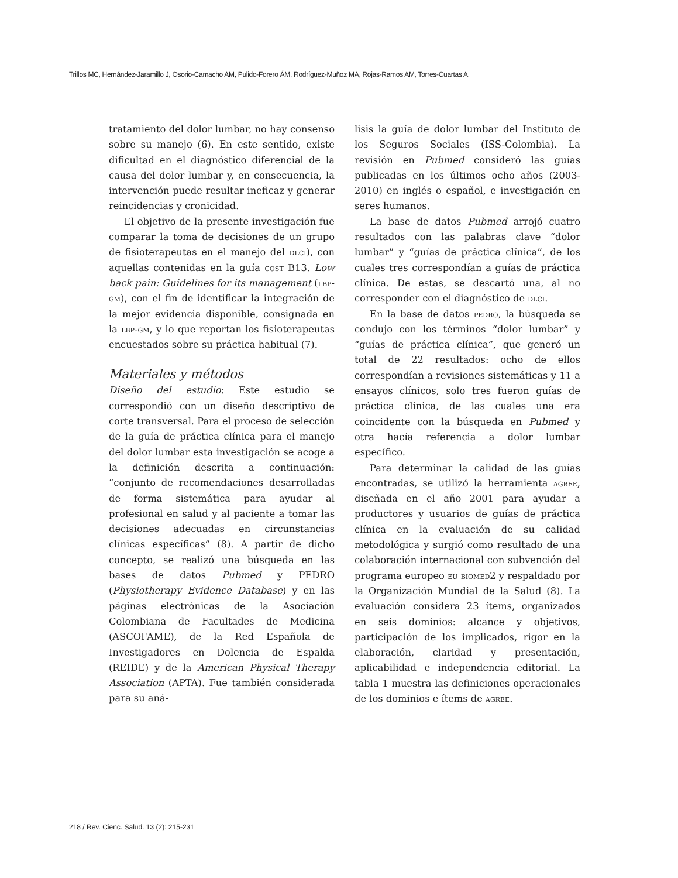Trillos MC, Hernández-Jaramillo J, Osorio-Camacho AM, Pulido-Forero ÁM, Rodríguez-Muñoz MA, Rojas-Ramos AM, Torres-Cuartas A.
tratamiento del dolor lumbar, no hay consenso sobre su manejo (6). En este sentido, existe dificultad en el diagnóstico diferencial de la causa del dolor lumbar y, en consecuencia, la intervención puede resultar ineficaz y generar reincidencias y cronicidad.
El objetivo de la presente investigación fue comparar la toma de decisiones de un grupo de fisioterapeutas en el manejo del dlci), con aquellas contenidas en la guía cost B13. Low back pain: Guidelines for its management (lbp-gm), con el fin de identificar la integración de la mejor evidencia disponible, consignada en la lbp-gm, y lo que reportan los fisioterapeutas encuestados sobre su práctica habitual (7).
Materiales y métodos
Diseño del estudio: Este estudio se correspondió con un diseño descriptivo de corte transversal. Para el proceso de selección de la guía de práctica clínica para el manejo del dolor lumbar esta investigación se acoge a la definición descrita a continuación: “conjunto de recomendaciones desarrolladas de forma sistemática para ayudar al profesional en salud y al paciente a tomar las decisiones adecuadas en circunstancias clínicas específicas” (8). A partir de dicho concepto, se realizó una búsqueda en las bases de datos Pubmed y PEDRO (Physiotherapy Evidence Database) y en las páginas electrónicas de la Asociación Colombiana de Facultades de Medicina (ASCOFAME), de la Red Española de Investigadores en Dolencia de Espalda (REIDE) y de la American Physical Therapy Association (APTA). Fue también considerada para su aná-
lisis la guía de dolor lumbar del Instituto de los Seguros Sociales (ISS-Colombia). La revisión en Pubmed consideró las guías publicadas en los últimos ocho años (2003-2010) en inglés o español, e investigación en seres humanos.
La base de datos Pubmed arrojó cuatro resultados con las palabras clave “dolor lumbar” y “guías de práctica clínica”, de los cuales tres correspondían a guías de práctica clínica. De estas, se descartó una, al no corresponder con el diagnóstico de dlci.
En la base de datos pedro, la búsqueda se condujo con los términos “dolor lumbar” y “guías de práctica clínica”, que generó un total de 22 resultados: ocho de ellos correspondían a revisiones sistemáticas y 11 a ensayos clínicos, solo tres fueron guías de práctica clínica, de las cuales una era coincidente con la búsqueda en Pubmed y otra hacía referencia a dolor lumbar específico.
Para determinar la calidad de las guías encontradas, se utilizó la herramienta agree, diseñada en el año 2001 para ayudar a productores y usuarios de guías de práctica clínica en la evaluación de su calidad metodológica y surgió como resultado de una colaboración internacional con subvención del programa europeo eu biomed2 y respaldado por la Organización Mundial de la Salud (8). La evaluación considera 23 ítems, organizados en seis dominios: alcance y objetivos, participación de los implicados, rigor en la elaboración, claridad y presentación, aplicabilidad e independencia editorial. La tabla 1 muestra las definiciones operacionales de los dominios e ítems de agree.
218 / Rev. Cienc. Salud. 13 (2): 215-231